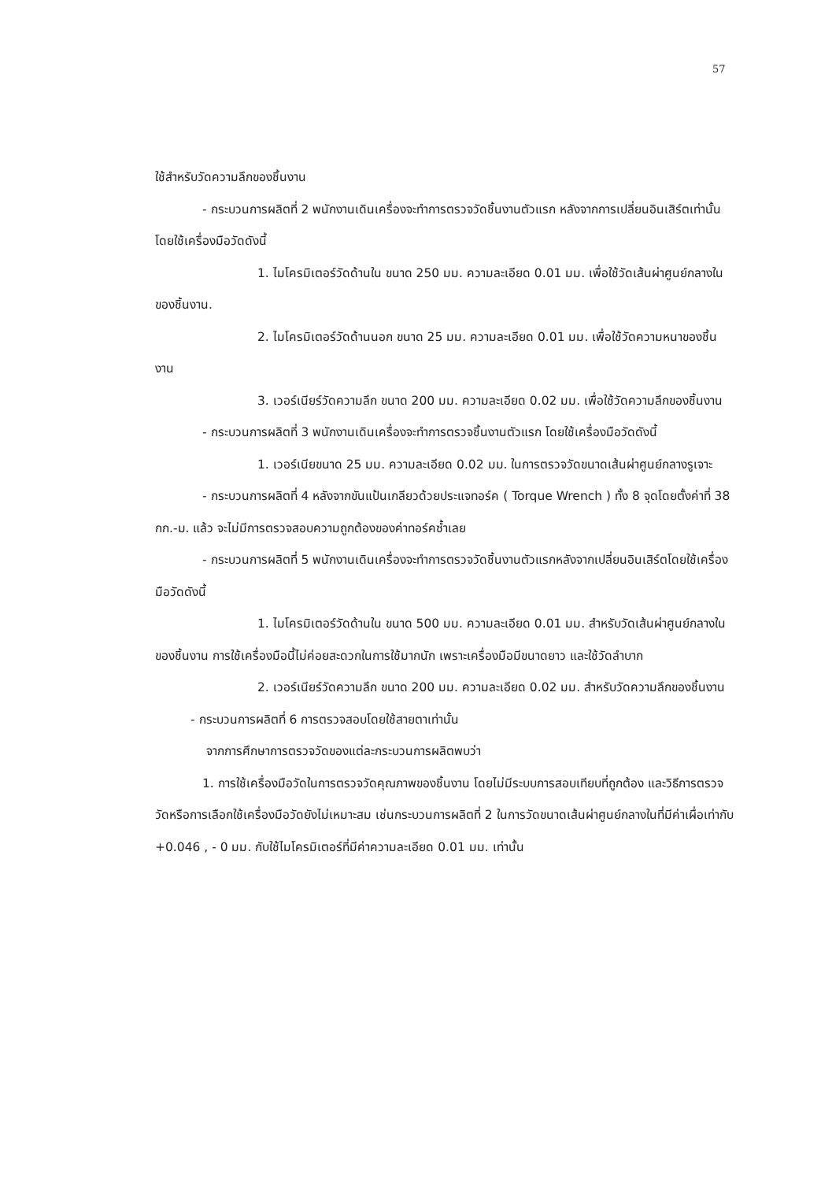57
ใช้สำหรับวัดความลึกของชิ้นงาน
- กระบวนการผลิตที่ 2 พนักงานเดินเครื่องจะทำการตรวจวัดชิ้นงานตัวแรก หลังจากการเปลี่ยนอินเสิร์ตเท่านั้น โดยใช้เครื่องมือวัดดังนี้
1. ไมโครมิเตอร์วัดด้านใน ขนาด 250 มม. ความละเอียด 0.01 มม. เพื่อใช้วัดเส้นผ่าศูนย์กลางในของชิ้นงาน.
2. ไมโครมิเตอร์วัดด้านนอก ขนาด 25 มม. ความละเอียด 0.01 มม. เพื่อใช้วัดความหนาของชิ้นงาน
3. เวอร์เนียร์วัดความลึก ขนาด 200 มม. ความละเอียด 0.02 มม. เพื่อใช้วัดความลึกของชิ้นงาน
- กระบวนการผลิตที่ 3 พนักงานเดินเครื่องจะทำการตรวจชิ้นงานตัวแรก โดยใช้เครื่องมือวัดดังนี้
1. เวอร์เนียขนาด 25 มม. ความละเอียด 0.02 มม. ในการตรวจวัดขนาดเส้นผ่าศูนย์กลางรูเจาะ
- กระบวนการผลิตที่ 4 หลังจากขันแป้นเกลียวด้วยประแจทอร์ค ( Torque Wrench ) ทั้ง 8 จุดโดยตั้งค่าที่ 38 กก.-ม. แล้ว จะไม่มีการตรวจสอบความถูกต้องของค่าทอร์คซ้ำเลย
- กระบวนการผลิตที่ 5 พนักงานเดินเครื่องจะทำการตรวจวัดชิ้นงานตัวแรกหลังจากเปลี่ยนอินเสิร์ตโดยใช้เครื่องมือวัดดังนี้
1. ไมโครมิเตอร์วัดด้านใน ขนาด 500 มม. ความละเอียด 0.01 มม. สำหรับวัดเส้นผ่าศูนย์กลางในของชิ้นงาน การใช้เครื่องมือนี้ไม่ค่อยสะดวกในการใช้มากนัก เพราะเครื่องมือมีขนาดยาว และใช้วัดลำบาก
2. เวอร์เนียร์วัดความลึก ขนาด 200 มม. ความละเอียด 0.02 มม. สำหรับวัดความลึกของชิ้นงาน
- กระบวนการผลิตที่ 6 การตรวจสอบโดยใช้สายตาเท่านั้น
จากการศึกษาการตรวจวัดของแต่ละกระบวนการผลิตพบว่า
1. การใช้เครื่องมือวัดในการตรวจวัดคุณภาพของชิ้นงาน โดยไม่มีระบบการสอบเทียบที่ถูกต้อง และวิธีการตรวจวัดหรือการเลือกใช้เครื่องมือวัดยังไม่เหมาะสม เช่นกระบวนการผลิตที่ 2 ในการวัดขนาดเส้นผ่าศูนย์กลางในที่มีค่าเผื่อเท่ากับ +0.046 , - 0 มม. กับใช้ไมโครมิเตอร์ที่มีค่าความละเอียด 0.01 มม. เท่านั้น